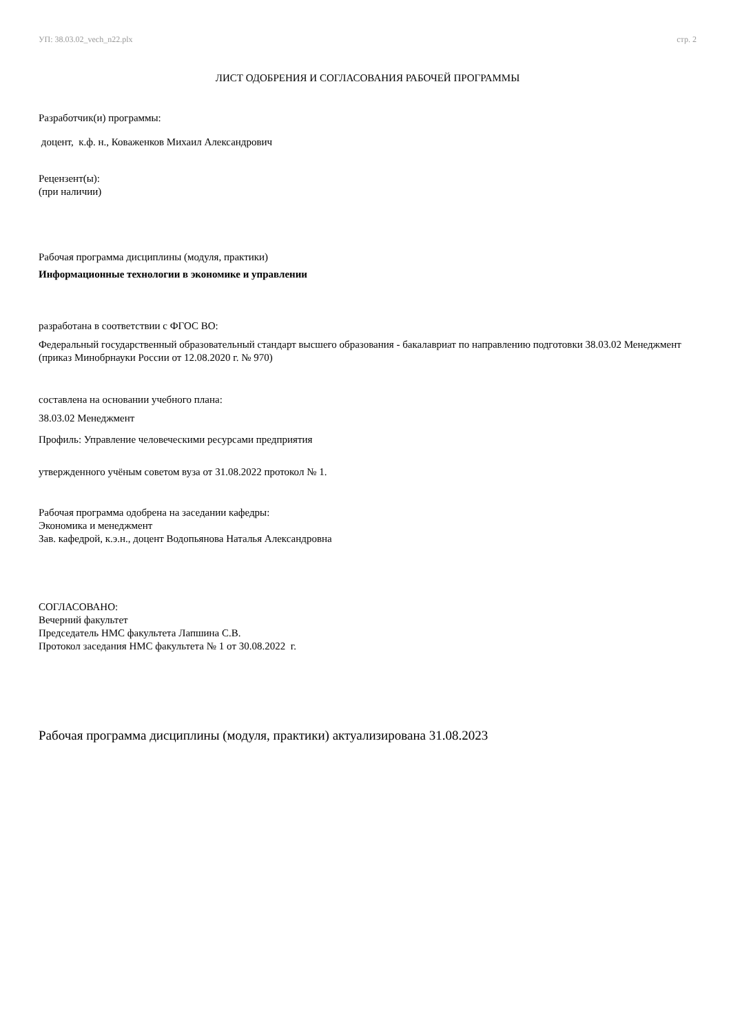УП: 38.03.02_vech_n22.plx стр. 2
ЛИСТ ОДОБРЕНИЯ И СОГЛАСОВАНИЯ РАБОЧЕЙ ПРОГРАММЫ
Разработчик(и) программы:
доцент, к.ф. н., Коваженков Михаил Александрович
Рецензент(ы):
(при наличии)
Рабочая программа дисциплины (модуля, практики)
Информационные технологии в экономике и управлении
разработана в соответствии с ФГОС ВО:
Федеральный государственный образовательный стандарт высшего образования - бакалавриат по направлению подготовки 38.03.02 Менеджмент (приказ Минобрнауки России от 12.08.2020 г. № 970)
составлена на основании учебного плана:
38.03.02 Менеджмент
Профиль: Управление человеческими ресурсами предприятия
утвержденного учёным советом вуза от 31.08.2022 протокол № 1.
Рабочая программа одобрена на заседании кафедры:
Экономика и менеджмент
Зав. кафедрой, к.э.н., доцент Водопьянова Наталья Александровна
СОГЛАСОВАНО:
Вечерний факультет
Председатель НМС факультета Лапшина С.В.
Протокол заседания НМС факультета № 1 от 30.08.2022 г.
Рабочая программа дисциплины (модуля, практики) актуализирована 31.08.2023